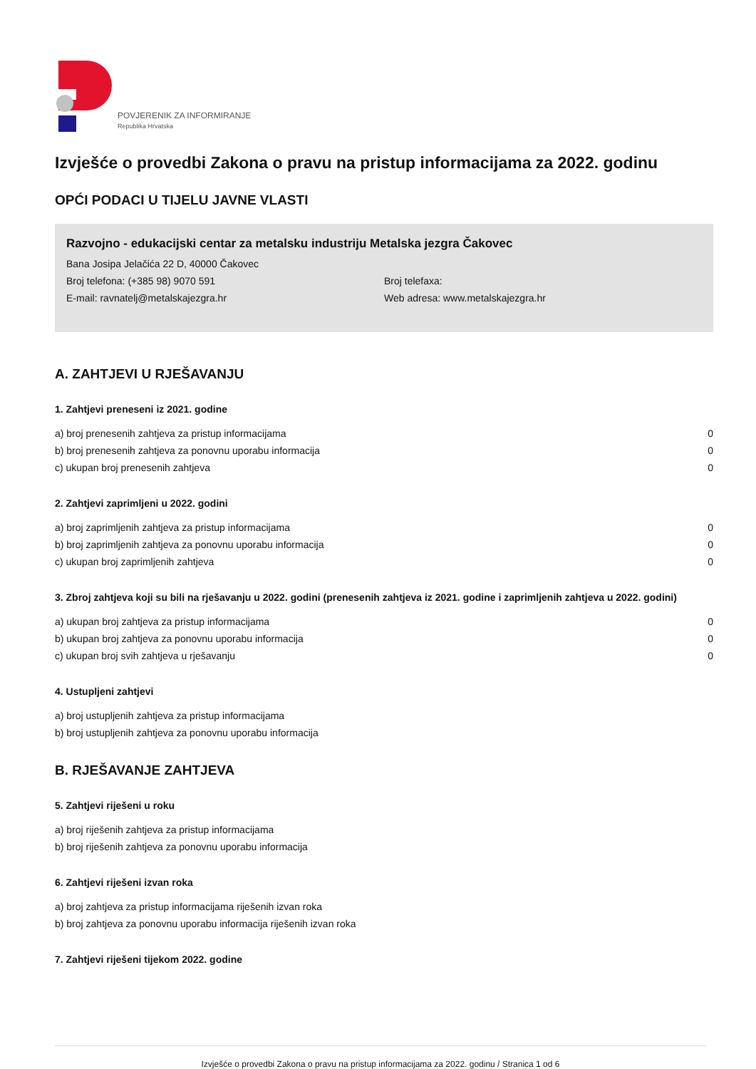POVJERENIK ZA INFORMIRANJE
Republika Hrvatska
Izvješće o provedbi Zakona o pravu na pristup informacijama za 2022. godinu
OPĆI PODACI U TIJELU JAVNE VLASTI
Razvojno - edukacijski centar za metalsku industriju Metalska jezgra Čakovec
Bana Josipa Jelačića 22 D, 40000 Čakovec
Broj telefona: (+385 98) 9070 591 Broj telefaxa:
E-mail: ravnatelj@metalskajezgra.hr Web adresa: www.metalskajezgra.hr
A. ZAHTJEVI U RJEŠAVANJU
1. Zahtjevi preneseni iz 2021. godine
a) broj prenesenih zahtjeva za pristup informacijama 0
b) broj prenesenih zahtjeva za ponovnu uporabu informacija 0
c) ukupan broj prenesenih zahtjeva 0
2. Zahtjevi zaprimljeni u 2022. godini
a) broj zaprimljenih zahtjeva za pristup informacijama 0
b) broj zaprimljenih zahtjeva za ponovnu uporabu informacija 0
c) ukupan broj zaprimljenih zahtjeva 0
3. Zbroj zahtjeva koji su bili na rješavanju u 2022. godini (prenesenih zahtjeva iz 2021. godine i zaprimljenih zahtjeva u 2022. godini)
a) ukupan broj zahtjeva za pristup informacijama 0
b) ukupan broj zahtjeva za ponovnu uporabu informacija 0
c) ukupan broj svih zahtjeva u rješavanju 0
4. Ustupljeni zahtjevi
a) broj ustupljenih zahtjeva za pristup informacijama
b) broj ustupljenih zahtjeva za ponovnu uporabu informacija
B. RJEŠAVANJE ZAHTJEVA
5. Zahtjevi riješeni u roku
a) broj riješenih zahtjeva za pristup informacijama
b) broj riješenih zahtjeva za ponovnu uporabu informacija
6. Zahtjevi riješeni izvan roka
a) broj zahtjeva za pristup informacijama riješenih izvan roka
b) broj zahtjeva za ponovnu uporabu informacija riješenih izvan roka
7. Zahtjevi riješeni tijekom 2022. godine
Izvješće o provedbi Zakona o pravu na pristup informacijama za 2022. godinu / Stranica 1 od 6